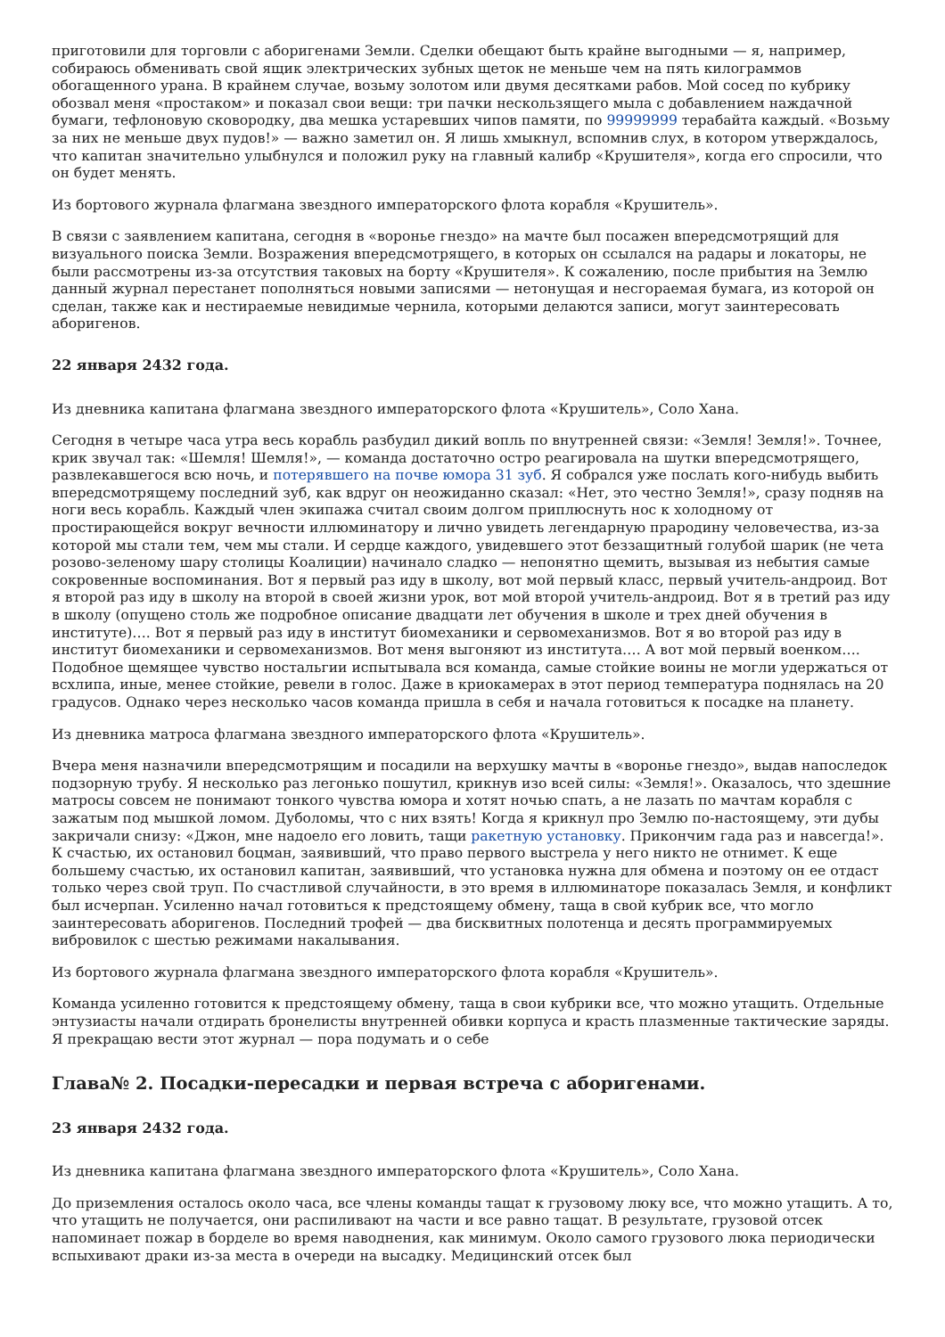приготовили для торговли с аборигенами Земли. Сделки обещают быть крайне выгодными — я, например, собираюсь обменивать свой ящик электрических зубных щеток не меньше чем на пять килограммов обогащенного урана. В крайнем случае, возьму золотом или двумя десятками рабов. Мой сосед по кубрику обозвал меня «простаком» и показал свои вещи: три пачки нескользящего мыла с добавлением наждачной бумаги, тефлоновую сковородку, два мешка устаревших чипов памяти, по 99999999 терабайта каждый. «Возьму за них не меньше двух пудов!» — важно заметил он. Я лишь хмыкнул, вспомнив слух, в котором утверждалось, что капитан значительно улыбнулся и положил руку на главный калибр «Крушителя», когда его спросили, что он будет менять.
Из бортового журнала флагмана звездного императорского флота корабля «Крушитель».
В связи с заявлением капитана, сегодня в «воронье гнездо» на мачте был посажен впередсмотрящий для визуального поиска Земли. Возражения впередсмотрящего, в которых он ссылался на радары и локаторы, не были рассмотрены из-за отсутствия таковых на борту «Крушителя». К сожалению, после прибытия на Землю данный журнал перестанет пополняться новыми записями — нетонущая и несгораемая бумага, из которой он сделан, также как и нестираемые невидимые чернила, которыми делаются записи, могут заинтересовать аборигенов.
22 января 2432 года.
Из дневника капитана флагмана звездного императорского флота «Крушитель», Соло Хана.
Сегодня в четыре часа утра весь корабль разбудил дикий вопль по внутренней связи: «Земля! Земля!». Точнее, крик звучал так: «Шемля! Шемля!», — команда достаточно остро реагировала на шутки впередсмотрящего, развлекавшегося всю ночь, и потерявшего на почве юмора 31 зуб. Я собрался уже послать кого-нибудь выбить впередсмотрящему последний зуб, как вдруг он неожиданно сказал: «Нет, это честно Земля!», сразу подняв на ноги весь корабль. Каждый член экипажа считал своим долгом приплюснуть нос к холодному от простирающейся вокруг вечности иллюминатору и лично увидеть легендарную прародину человечества, из-за которой мы стали тем, чем мы стали. И сердце каждого, увидевшего этот беззащитный голубой шарик (не чета розово-зеленому шару столицы Коалиции) начинало сладко — непонятно щемить, вызывая из небытия самые сокровенные воспоминания. Вот я первый раз иду в школу, вот мой первый класс, первый учитель-андроид. Вот я второй раз иду в школу на второй в своей жизни урок, вот мой второй учитель-андроид. Вот я в третий раз иду в школу (опущено столь же подробное описание двадцати лет обучения в школе и трех дней обучения в институте)…. Вот я первый раз иду в институт биомеханики и сервомеханизмов. Вот я во второй раз иду в институт биомеханики и сервомеханизмов. Вот меня выгоняют из института…. А вот мой первый военком…. Подобное щемящее чувство ностальгии испытывала вся команда, самые стойкие воины не могли удержаться от всхлипа, иные, менее стойкие, ревели в голос. Даже в криокамерах в этот период температура поднялась на 20 градусов. Однако через несколько часов команда пришла в себя и начала готовиться к посадке на планету.
Из дневника матроса флагмана звездного императорского флота «Крушитель».
Вчера меня назначили впередсмотрящим и посадили на верхушку мачты в «воронье гнездо», выдав напоследок подзорную трубу. Я несколько раз легонько пошутил, крикнув изо всей силы: «Земля!». Оказалось, что здешние матросы совсем не понимают тонкого чувства юмора и хотят ночью спать, а не лазать по мачтам корабля с зажатым под мышкой ломом. Дуболомы, что с них взять! Когда я крикнул про Землю по-настоящему, эти дубы закричали снизу: «Джон, мне надоело его ловить, тащи ракетную установку. Прикончим гада раз и навсегда!». К счастью, их остановил боцман, заявивший, что право первого выстрела у него никто не отнимет. К еще большему счастью, их остановил капитан, заявивший, что установка нужна для обмена и поэтому он ее отдаст только через свой труп. По счастливой случайности, в это время в иллюминаторе показалась Земля, и конфликт был исчерпан. Усиленно начал готовиться к предстоящему обмену, таща в свой кубрик все, что могло заинтересовать аборигенов. Последний трофей — два бисквитных полотенца и десять программируемых вибровилок с шестью режимами накалывания.
Из бортового журнала флагмана звездного императорского флота корабля «Крушитель».
Команда усиленно готовится к предстоящему обмену, таща в свои кубрики все, что можно утащить. Отдельные энтузиасты начали отдирать бронелисты внутренней обивки корпуса и красть плазменные тактические заряды. Я прекращаю вести этот журнал — пора подумать и о себе
Глава№ 2. Посадки-пересадки и первая встреча с аборигенами.
23 января 2432 года.
Из дневника капитана флагмана звездного императорского флота «Крушитель», Соло Хана.
До приземления осталось около часа, все члены команды тащат к грузовому люку все, что можно утащить. А то, что утащить не получается, они распиливают на части и все равно тащат. В результате, грузовой отсек напоминает пожар в борделе во время наводнения, как минимум. Около самого грузового люка периодически вспыхивают драки из-за места в очереди на высадку. Медицинский отсек был